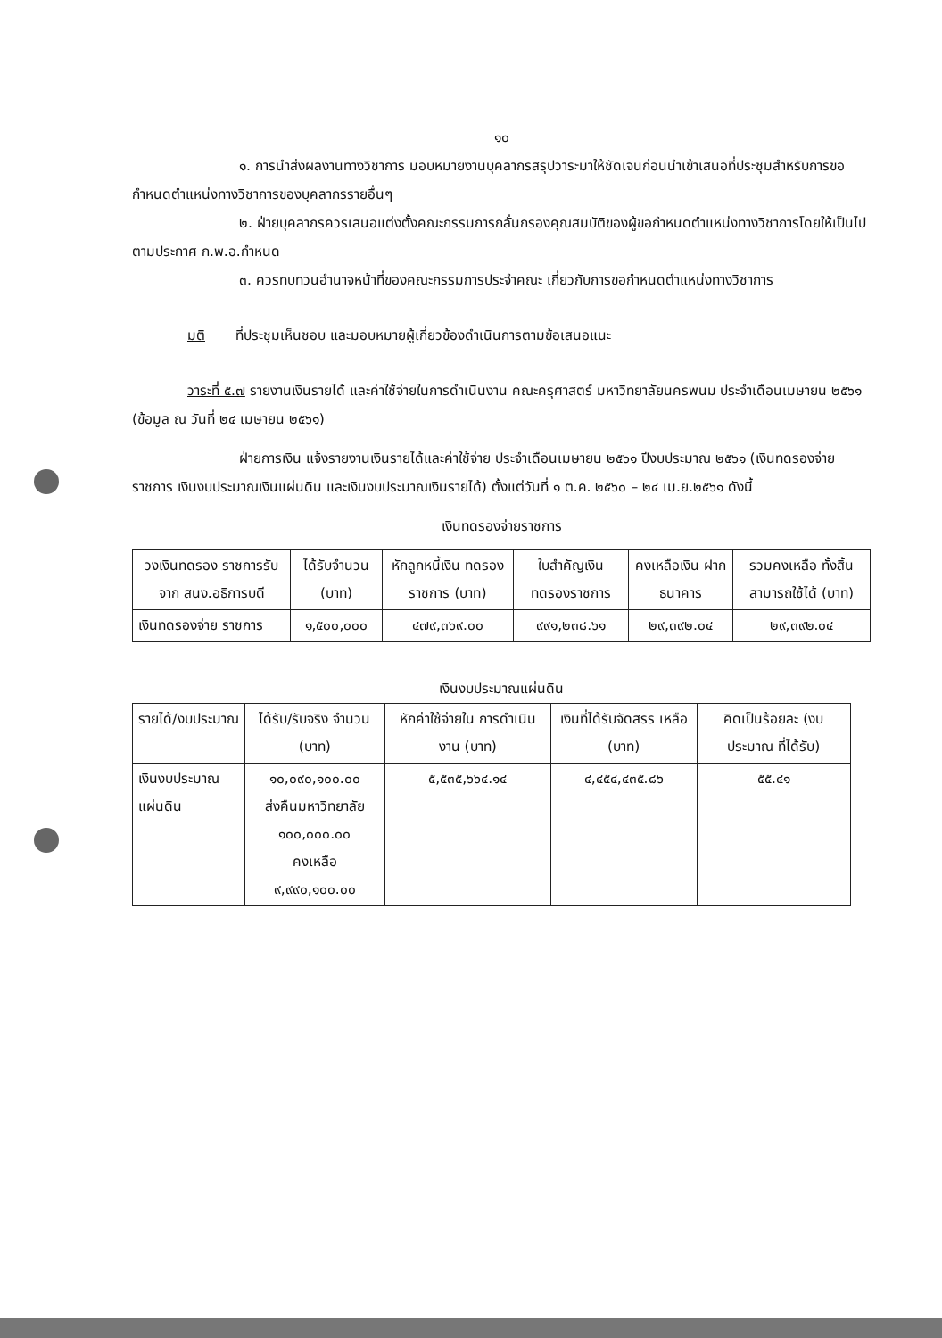๑๐
๑. การนำส่งผลงานทางวิชาการ มอบหมายงานบุคลากรสรุปวาระมาให้ชัดเจนก่อนนำเข้าเสนอที่ประชุมสำหรับการขอกำหนดตำแหน่งทางวิชาการของบุคลากรรายอื่นๆ
๒. ฝ่ายบุคลากรควรเสนอแต่งตั้งคณะกรรมการกลั่นกรองคุณสมบัติของผู้ขอกำหนดตำแหน่งทางวิชาการโดยให้เป็นไปตามประกาศ ก.พ.อ.กำหนด
๓. ควรทบทวนอำนาจหน้าที่ของคณะกรรมการประจำคณะ เกี่ยวกับการขอกำหนดตำแหน่งทางวิชาการ
มติ ที่ประชุมเห็นชอบ และมอบหมายผู้เกี่ยวข้องดำเนินการตามข้อเสนอแนะ
วาระที่ ๕.๗ รายงานเงินรายได้ และค่าใช้จ่ายในการดำเนินงาน คณะครุศาสตร์ มหาวิทยาลัยนครพนม ประจำเดือนเมษายน ๒๕๖๑ (ข้อมูล ณ วันที่ ๒๔ เมษายน ๒๕๖๑)
ฝ่ายการเงิน แจ้งรายงานเงินรายได้และค่าใช้จ่าย ประจำเดือนเมษายน ๒๕๖๑ ปีงบประมาณ ๒๕๖๑ (เงินทดรองจ่ายราชการ เงินงบประมาณเงินแผ่นดิน และเงินงบประมาณเงินรายได้) ตั้งแต่วันที่ ๑ ต.ค. ๒๕๖๐ – ๒๔ เม.ย.๒๕๖๑ ดังนี้
เงินทดรองจ่ายราชการ
| วงเงินทดรอง ราชการรับจาก สนง.อธิการบดี | ได้รับจำนวน (บาท) | หักลูกหนี้เงิน ทดรองราชการ (บาท) | ใบสำคัญเงิน ทดรองราชการ | คงเหลือเงิน ฝากธนาคาร | รวมคงเหลือ ทั้งสิ้น สามารถใช้ได้ (บาท) |
| เงินทดรองจ่าย ราชการ | ๑,๕๐๐,๐๐๐ | ๔๗๙,๓๖๙.๐๐ | ๙๙๑,๒๓๘.๖๑ | ๒๙,๓๙๒.๐๔ | ๒๙,๓๙๒.๐๔ |
เงินงบประมาณแผ่นดิน
| รายได้/งบประมาณ | ได้รับ/รับจริง จำนวน (บาท) | หักค่าใช้จ่ายใน การดำเนินงาน (บาท) | เงินที่ได้รับจัดสรร เหลือ (บาท) | คิดเป็นร้อยละ (งบประมาณ ที่ได้รับ) |
| เงินงบประมาณ แผ่นดิน | ๑๐,๐๙๐,๑๐๐.๐๐ ส่งคืนมหาวิทยาลัย ๑๐๐,๐๐๐.๐๐ คงเหลือ ๙,๙๙๐,๑๐๐.๐๐ | ๕,๕๓๕,๖๖๔.๑๔ | ๔,๔๕๔,๔๓๕.๘๖ | ๕๕.๔๑ |